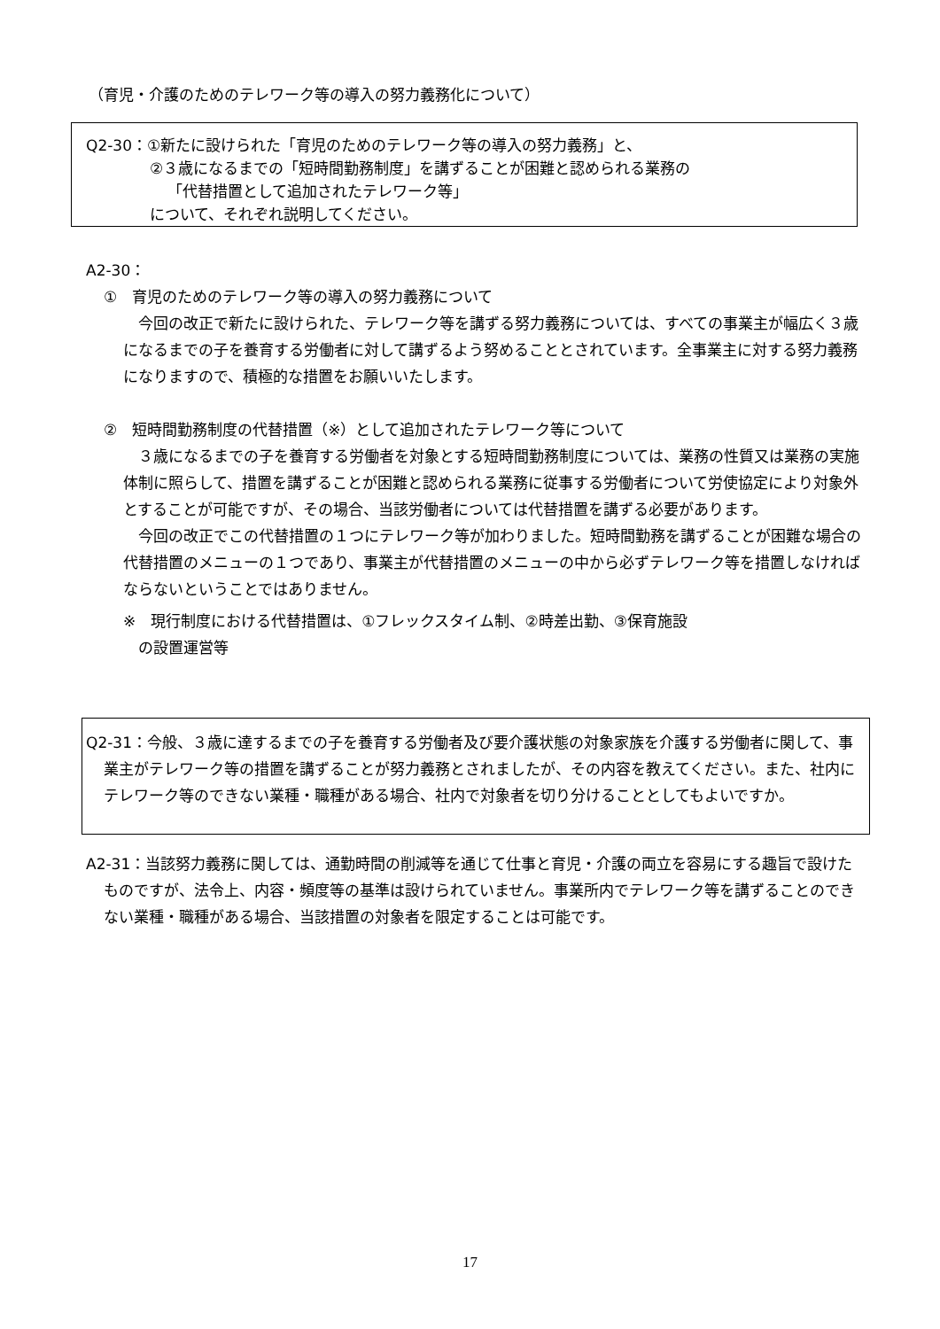（育児・介護のためのテレワーク等の導入の努力義務化について）
Q2-30：①新たに設けられた「育児のためのテレワーク等の導入の努力義務」と、
②３歳になるまでの「短時間勤務制度」を講ずることが困難と認められる業務の
「代替措置として追加されたテレワーク等」
について、それぞれ説明してください。
A2-30：
①　育児のためのテレワーク等の導入の努力義務について
　今回の改正で新たに設けられた、テレワーク等を講ずる努力義務については、すべての事業主が幅広く３歳になるまでの子を養育する労働者に対して講ずるよう努めることとされています。全事業主に対する努力義務になりますので、積極的な措置をお願いいたします。
②　短時間勤務制度の代替措置（※）として追加されたテレワーク等について
　３歳になるまでの子を養育する労働者を対象とする短時間勤務制度については、業務の性質又は業務の実施体制に照らして、措置を講ずることが困難と認められる業務に従事する労働者について労使協定により対象外とすることが可能ですが、その場合、当該労働者については代替措置を講ずる必要があります。
　今回の改正でこの代替措置の１つにテレワーク等が加わりました。短時間勤務を講ずることが困難な場合の代替措置のメニューの１つであり、事業主が代替措置のメニューの中から必ずテレワーク等を措置しなければならないということではありません。
※　現行制度における代替措置は、①フレックスタイム制、②時差出勤、③保育施設
　の設置運営等
Q2-31：今般、３歳に達するまでの子を養育する労働者及び要介護状態の対象家族を介護する労働者に関して、事業主がテレワーク等の措置を講ずることが努力義務とされましたが、その内容を教えてください。また、社内にテレワーク等のできない業種・職種がある場合、社内で対象者を切り分けることとしてもよいですか。
A2-31：当該努力義務に関しては、通勤時間の削減等を通じて仕事と育児・介護の両立を容易にする趣旨で設けたものですが、法令上、内容・頻度等の基準は設けられていません。事業所内でテレワーク等を講ずることのできない業種・職種がある場合、当該措置の対象者を限定することは可能です。
17